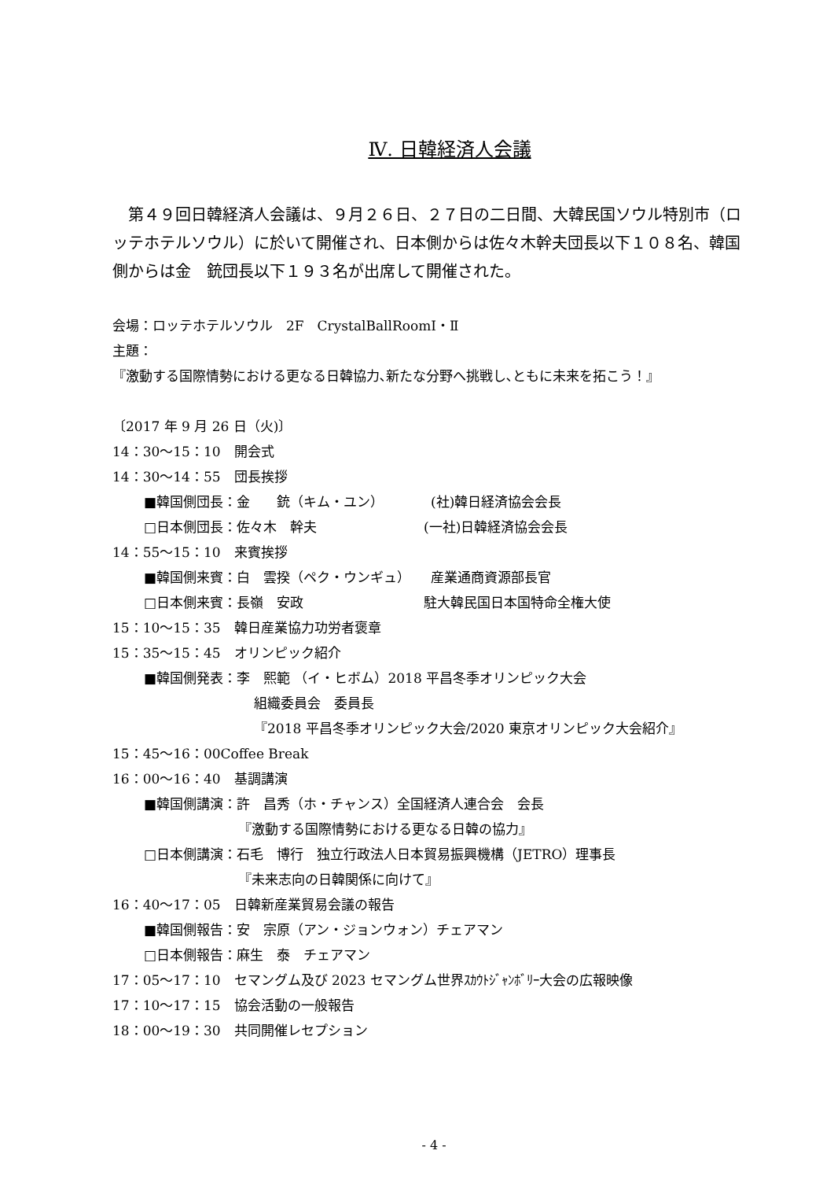Ⅳ. 日韓経済人会議
　第４９回日韓経済人会議は、９月２６日、２７日の二日間、大韓民国ソウル特別市（ロッテホテルソウル）に於いて開催され、日本側からは佐々木幹夫団長以下１０８名、韓国側からは金　銃団長以下１９３名が出席して開催された。
会場：ロッテホテルソウル　2F　CrystalBallRoomⅠ・Ⅱ
主題：
『激動する国際情勢における更なる日韓協力､新たな分野へ挑戦し､ともに未来を拓こう！』
〔2017 年 9 月 26 日（火)〕
14：30～15：10　開会式
14：30～14：55　団長挨拶
■韓国側団長：金　　銃（キム・ユン）　　　　(社)韓日経済協会会長
□日本側団長：佐々木　幹夫　　　　　　　　(一社)日韓経済協会会長
14：55～15：10　来賓挨拶
■韓国側来賓：白　雲揆（ペク・ウンギュ）　　産業通商資源部長官
□日本側来賓：長嶺　安政　　　　　　　　　駐大韓民国日本国特命全権大使
15：10～15：35　韓日産業協力功労者褒章
15：35～15：45　オリンピック紹介
■韓国側発表：李　熙範 （イ・ヒボム）2018 平昌冬季オリンピック大会
組織委員会　委員長
『2018 平昌冬季オリンピック大会/2020 東京オリンピック大会紹介』
15：45～16：00Coffee Break
16：00～16：40　基調講演
■韓国側講演：許　昌秀（ホ・チャンス）全国経済人連合会　会長
『激動する国際情勢における更なる日韓の協力』
□日本側講演：石毛　博行　独立行政法人日本貿易振興機構（JETRO）理事長
『未来志向の日韓関係に向けて』
16：40～17：05　日韓新産業貿易会議の報告
■韓国側報告：安　宗原（アン・ジョンウォン）チェアマン
□日本側報告：麻生　泰　チェアマン
17：05～17：10　セマングム及び 2023 セマングム世界ｽｶｳﾄｼﾞｬﾝﾎﾞﾘｰ大会の広報映像
17：10～17：15　協会活動の一般報告
18：00～19：30　共同開催レセプション
- 4 -